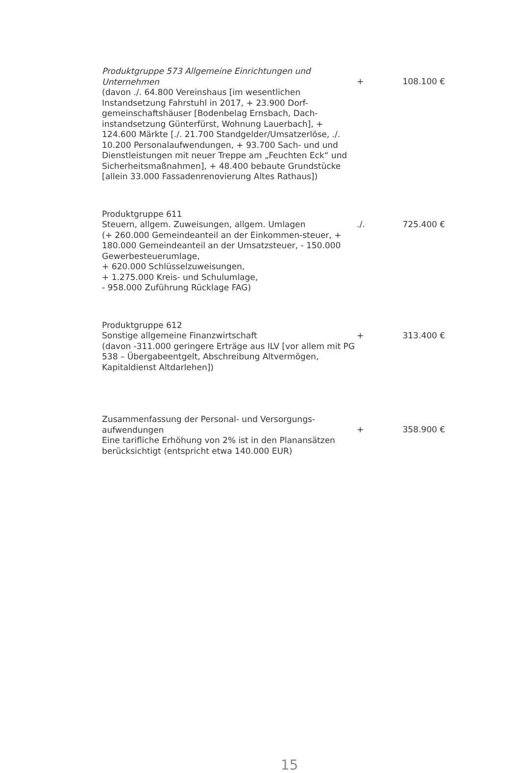Produktgruppe 573 Allgemeine Einrichtungen und Unternehmen
(davon ./. 64.800 Vereinshaus [im wesentlichen Instandsetzung Fahrstuhl in 2017, + 23.900 Dorf-gemeinschaftshäuser [Bodenbelag Ernsbach, Dach-instandsetzung Günterfürst, Wohnung Lauerbach], + 124.600 Märkte [./. 21.700 Standgelder/Umsatzerlöse, ./. 10.200 Personalaufwendungen, + 93.700 Sach- und und Dienstleistungen mit neuer Treppe am „Feuchten Eck“ und Sicherheitsmaßnahmen], + 48.400 bebaute Grundstücke [allein 33.000 Fassadenrenovierung Altes Rathaus])
+
108.100 €
Produktgruppe 611
Steuern, allgem. Zuweisungen, allgem. Umlagen
(+ 260.000 Gemeindeanteil an der Einkommen-steuer, + 180.000 Gemeindeanteil an der Umsatzsteuer, - 150.000 Gewerbesteuerumlage,
+ 620.000 Schlüsselzuweisungen,
+ 1.275.000 Kreis- und Schulumlage,
- 958.000 Zuführung Rücklage FAG)
./.
725.400 €
Produktgruppe 612
Sonstige allgemeine Finanzwirtschaft
(davon -311.000 geringere Erträge aus ILV [vor allem mit PG 538 – Übergabeentgelt, Abschreibung Altvermögen, Kapitaldienst Altdarlehen])
+
313.400 €
Zusammenfassung der Personal- und Versorgungs-aufwendungen
Eine tarifliche Erhöhung von 2% ist in den Planansätzen berücksichtigt (entspricht etwa 140.000 EUR)
+
358.900 €
15